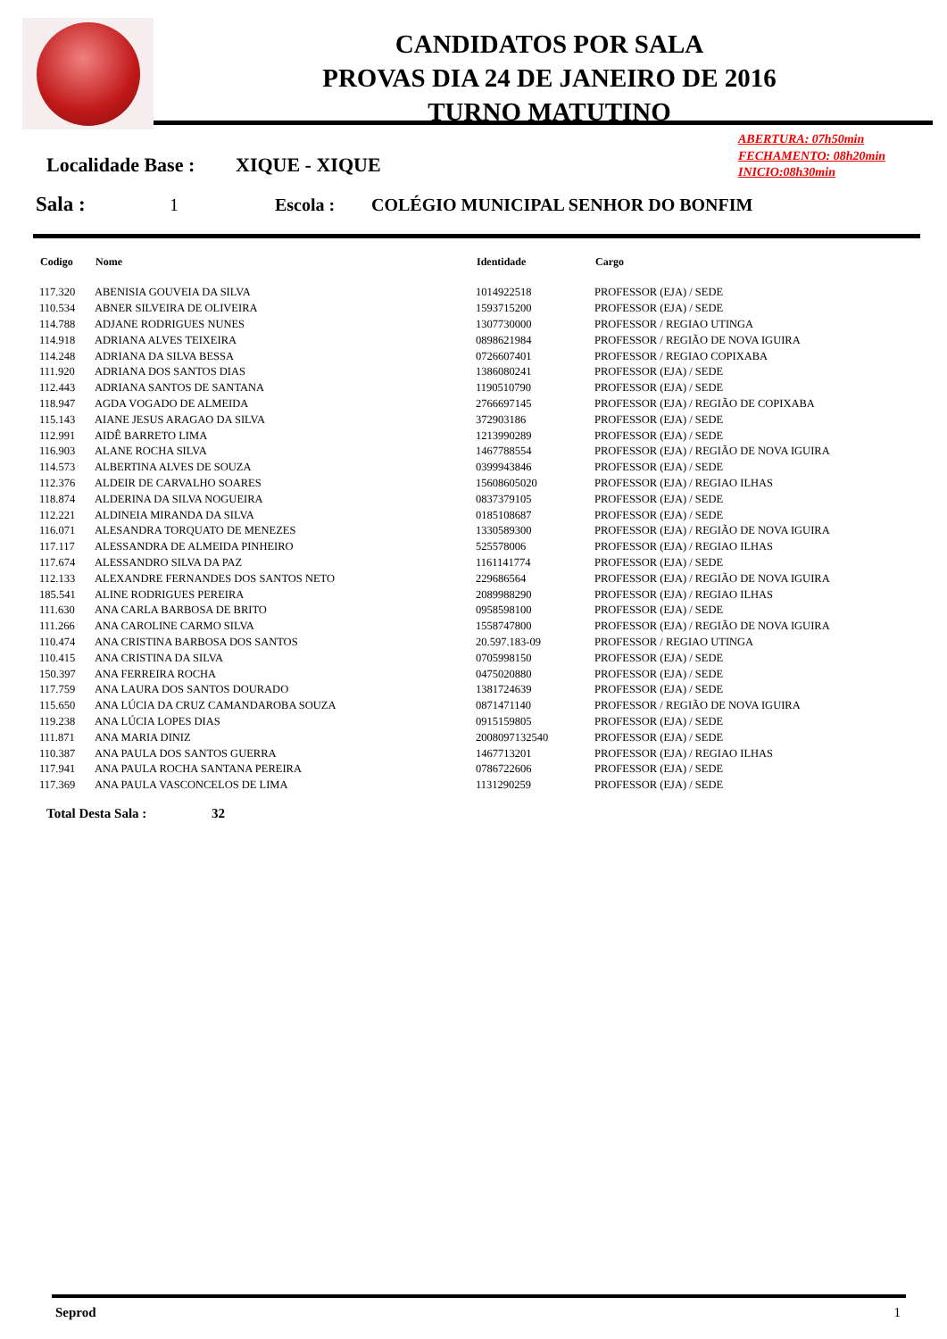CANDIDATOS POR SALA
PROVAS DIA 24 DE JANEIRO DE 2016
TURNO MATUTINO
ABERTURA: 07h50min
FECHAMENTO: 08h20min
INICIO:08h30min
Localidade Base : XIQUE - XIQUE
Sala : 1 Escola : COLÉGIO MUNICIPAL SENHOR DO BONFIM
| Codigo | Nome | Identidade | Cargo |
| --- | --- | --- | --- |
| 117.320 | ABENISIA GOUVEIA DA SILVA | 1014922518 | PROFESSOR (EJA) / SEDE |
| 110.534 | ABNER SILVEIRA DE OLIVEIRA | 1593715200 | PROFESSOR (EJA) / SEDE |
| 114.788 | ADJANE RODRIGUES NUNES | 1307730000 | PROFESSOR / REGIAO UTINGA |
| 114.918 | ADRIANA ALVES TEIXEIRA | 0898621984 | PROFESSOR / REGIÃO DE NOVA IGUIRA |
| 114.248 | ADRIANA DA SILVA BESSA | 0726607401 | PROFESSOR / REGIAO COPIXABA |
| 111.920 | ADRIANA DOS SANTOS DIAS | 1386080241 | PROFESSOR (EJA) / SEDE |
| 112.443 | ADRIANA SANTOS DE SANTANA | 1190510790 | PROFESSOR (EJA) / SEDE |
| 118.947 | AGDA VOGADO DE ALMEIDA | 2766697145 | PROFESSOR (EJA) / REGIÃO DE COPIXABA |
| 115.143 | AIANE JESUS ARAGAO DA SILVA | 372903186 | PROFESSOR (EJA) / SEDE |
| 112.991 | AIDÊ BARRETO LIMA | 1213990289 | PROFESSOR (EJA) / SEDE |
| 116.903 | ALANE ROCHA SILVA | 1467788554 | PROFESSOR (EJA) / REGIÃO DE NOVA IGUIRA |
| 114.573 | ALBERTINA ALVES DE SOUZA | 0399943846 | PROFESSOR (EJA) / SEDE |
| 112.376 | ALDEIR DE CARVALHO SOARES | 15608605020 | PROFESSOR (EJA) / REGIAO ILHAS |
| 118.874 | ALDERINA DA SILVA NOGUEIRA | 0837379105 | PROFESSOR (EJA) / SEDE |
| 112.221 | ALDINEIA MIRANDA DA SILVA | 0185108687 | PROFESSOR (EJA) / SEDE |
| 116.071 | ALESANDRA TORQUATO DE MENEZES | 1330589300 | PROFESSOR (EJA) / REGIÃO DE NOVA IGUIRA |
| 117.117 | ALESSANDRA DE ALMEIDA PINHEIRO | 525578006 | PROFESSOR (EJA) / REGIAO ILHAS |
| 117.674 | ALESSANDRO SILVA DA PAZ | 1161141774 | PROFESSOR (EJA) / SEDE |
| 112.133 | ALEXANDRE FERNANDES DOS SANTOS NETO | 229686564 | PROFESSOR (EJA) / REGIÃO DE NOVA IGUIRA |
| 185.541 | ALINE RODRIGUES PEREIRA | 2089988290 | PROFESSOR (EJA) / REGIAO ILHAS |
| 111.630 | ANA CARLA BARBOSA DE BRITO | 0958598100 | PROFESSOR (EJA) / SEDE |
| 111.266 | ANA CAROLINE CARMO SILVA | 1558747800 | PROFESSOR (EJA) / REGIÃO DE NOVA IGUIRA |
| 110.474 | ANA CRISTINA BARBOSA DOS SANTOS | 20.597.183-09 | PROFESSOR / REGIAO UTINGA |
| 110.415 | ANA CRISTINA DA SILVA | 0705998150 | PROFESSOR (EJA) / SEDE |
| 150.397 | ANA FERREIRA ROCHA | 0475020880 | PROFESSOR (EJA) / SEDE |
| 117.759 | ANA LAURA DOS SANTOS DOURADO | 1381724639 | PROFESSOR (EJA) / SEDE |
| 115.650 | ANA LÚCIA DA CRUZ CAMANDAROBA SOUZA | 0871471140 | PROFESSOR / REGIÃO DE NOVA IGUIRA |
| 119.238 | ANA LÚCIA LOPES DIAS | 0915159805 | PROFESSOR (EJA) / SEDE |
| 111.871 | ANA MARIA DINIZ | 2008097132540 | PROFESSOR (EJA) / SEDE |
| 110.387 | ANA PAULA DOS SANTOS GUERRA | 1467713201 | PROFESSOR (EJA) / REGIAO ILHAS |
| 117.941 | ANA PAULA ROCHA SANTANA PEREIRA | 0786722606 | PROFESSOR (EJA) / SEDE |
| 117.369 | ANA PAULA VASCONCELOS DE LIMA | 1131290259 | PROFESSOR (EJA) / SEDE |
Total Desta Sala : 32
Seprod 1